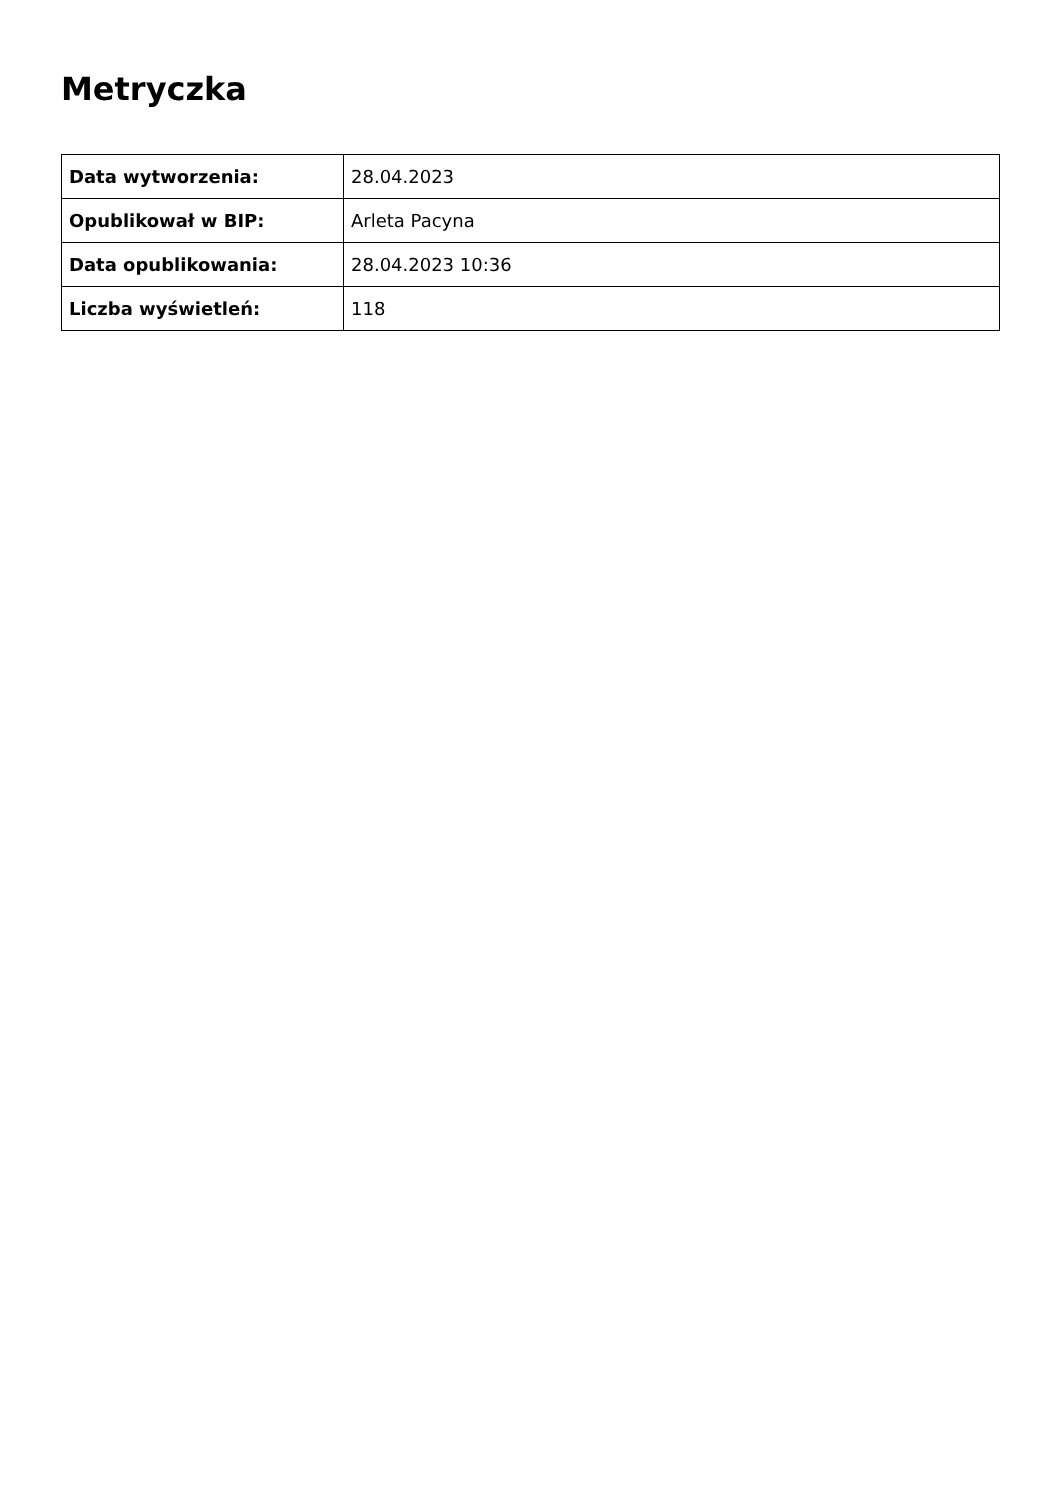Metryczka
| Data wytworzenia: | 28.04.2023 |
| Opublikował w BIP: | Arleta Pacyna |
| Data opublikowania: | 28.04.2023 10:36 |
| Liczba wyświetleń: | 118 |